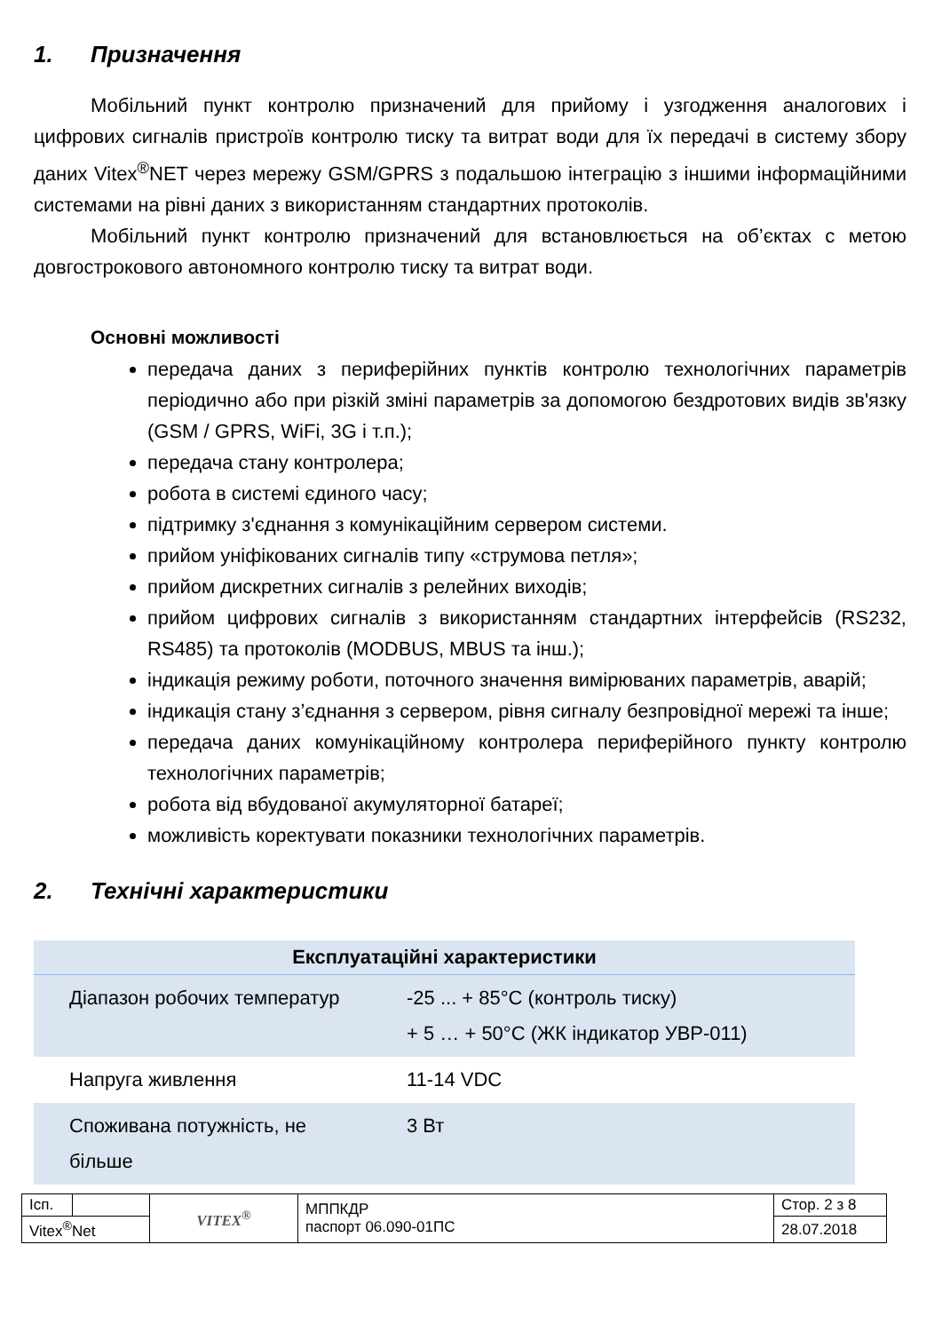1. Призначення
Мобільний пункт контролю призначений для прийому і узгодження аналогових і цифрових сигналів пристроїв контролю тиску та витрат води для їх передачі в систему збору даних Vitex<sup>®</sup>NET через мережу GSM/GPRS з подальшою інтеграцію з іншими інформаційними системами на рівні даних з використанням стандартних протоколів.
Мобільний пункт контролю призначений для встановлюється на об’єктах с метою довгострокового автономного контролю тиску та витрат води.
Основні можливості
передача даних з периферійних пунктів контролю технологічних параметрів періодично або при різкій зміні параметрів за допомогою бездротових видів зв'язку (GSM / GPRS, WiFi, 3G і т.п.);
передача стану контролера;
робота в системі єдиного часу;
підтримку з'єднання з комунікаційним сервером системи.
прийом уніфікованих сигналів типу «струмова петля»;
прийом дискретних сигналів з релейних виходів;
прийом цифрових сигналів з використанням стандартних інтерфейсів (RS232, RS485) та протоколів (MODBUS, MBUS та інш.);
індикація режиму роботи, поточного значення вимірюваних параметрів, аварій;
індикація стану з’єднання з сервером, рівня сигналу безпровідної мережі та інше;
передача даних комунікаційному контролера периферійного пункту контролю технологічних параметрів;
робота від вбудованої акумуляторної батареї;
можливість коректувати показники технологічних параметрів.
2. Технічні характеристики
| Експлуатаційні характеристики | |
| --- | --- |
| Діапазон робочих температур | -25 ... + 85°C (контроль тиску) + 5 … + 50°C (ЖК індикатор УВР-011) |
| Напруга живлення | 11-14 VDC |
| Споживана потужність, не більше | 3 Вт |
| Ісп. | | VITEX<sup>®</sup> | МППКДР паспорт 06.090-01ПС | Стор. 2 з 8 |
| Vitex<sup>®</sup>Net | | | | 28.07.2018 |